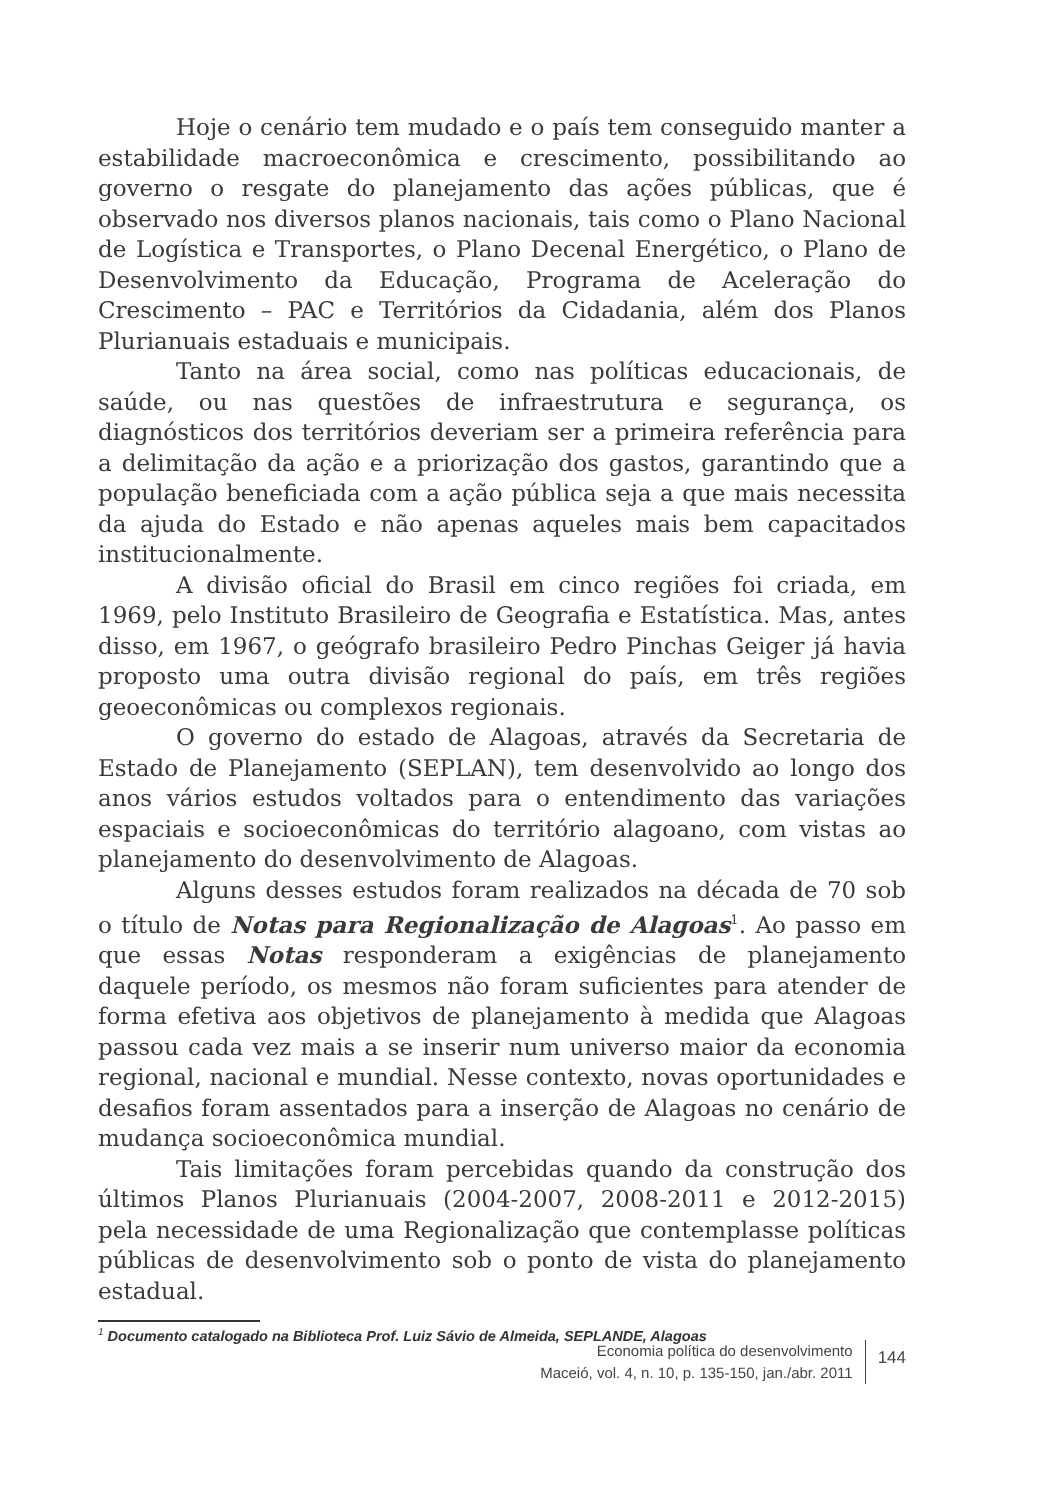Hoje o cenário tem mudado e o país tem conseguido manter a estabilidade macroeconômica e crescimento, possibilitando ao governo o resgate do planejamento das ações públicas, que é observado nos diversos planos nacionais, tais como o Plano Nacional de Logística e Transportes, o Plano Decenal Energético, o Plano de Desenvolvimento da Educação, Programa de Aceleração do Crescimento – PAC e Territórios da Cidadania, além dos Planos Plurianuais estaduais e municipais.
Tanto na área social, como nas políticas educacionais, de saúde, ou nas questões de infraestrutura e segurança, os diagnósticos dos territórios deveriam ser a primeira referência para a delimitação da ação e a priorização dos gastos, garantindo que a população beneficiada com a ação pública seja a que mais necessita da ajuda do Estado e não apenas aqueles mais bem capacitados institucionalmente.
A divisão oficial do Brasil em cinco regiões foi criada, em 1969, pelo Instituto Brasileiro de Geografia e Estatística. Mas, antes disso, em 1967, o geógrafo brasileiro Pedro Pinchas Geiger já havia proposto uma outra divisão regional do país, em três regiões geoeconômicas ou complexos regionais.
O governo do estado de Alagoas, através da Secretaria de Estado de Planejamento (SEPLAN), tem desenvolvido ao longo dos anos vários estudos voltados para o entendimento das variações espaciais e socioeconômicas do território alagoano, com vistas ao planejamento do desenvolvimento de Alagoas.
Alguns desses estudos foram realizados na década de 70 sob o título de Notas para Regionalização de Alagoas<sup>1</sup>. Ao passo em que essas Notas responderam a exigências de planejamento daquele período, os mesmos não foram suficientes para atender de forma efetiva aos objetivos de planejamento à medida que Alagoas passou cada vez mais a se inserir num universo maior da economia regional, nacional e mundial. Nesse contexto, novas oportunidades e desafios foram assentados para a inserção de Alagoas no cenário de mudança socioeconômica mundial.
Tais limitações foram percebidas quando da construção dos últimos Planos Plurianuais (2004-2007, 2008-2011 e 2012-2015) pela necessidade de uma Regionalização que contemplasse políticas públicas de desenvolvimento sob o ponto de vista do planejamento estadual.
<sup>1</sup> Documento catalogado na Biblioteca Prof. Luiz Sávio de Almeida, SEPLANDE, Alagoas
Economia política do desenvolvimento
Maceió, vol. 4, n. 10, p. 135-150, jan./abr. 2011
144